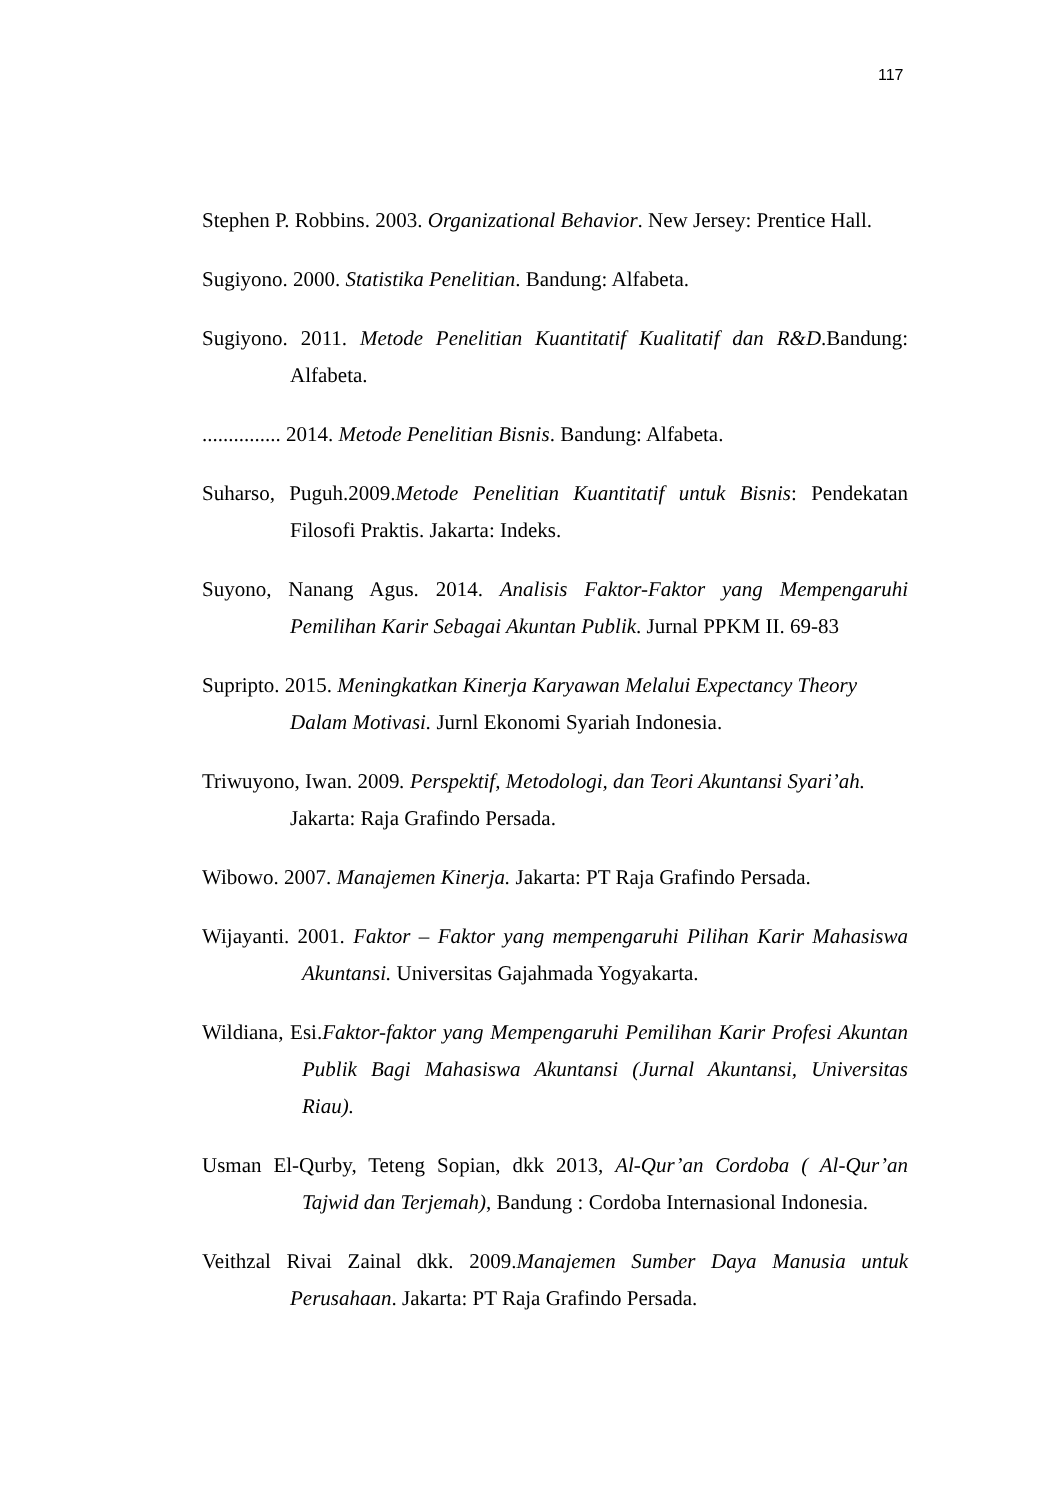117
Stephen P. Robbins. 2003. Organizational Behavior. New Jersey: Prentice Hall.
Sugiyono. 2000. Statistika Penelitian. Bandung: Alfabeta.
Sugiyono. 2011. Metode Penelitian Kuantitatif Kualitatif dan R&D.Bandung: Alfabeta.
............... 2014. Metode Penelitian Bisnis. Bandung: Alfabeta.
Suharso, Puguh.2009.Metode Penelitian Kuantitatif untuk Bisnis: Pendekatan Filosofi Praktis. Jakarta: Indeks.
Suyono, Nanang Agus. 2014. Analisis Faktor-Faktor yang Mempengaruhi Pemilihan Karir Sebagai Akuntan Publik. Jurnal PPKM II. 69-83
Supripto. 2015. Meningkatkan Kinerja Karyawan Melalui Expectancy Theory Dalam Motivasi. Jurnl Ekonomi Syariah Indonesia.
Triwuyono, Iwan. 2009. Perspektif, Metodologi, dan Teori Akuntansi Syari’ah. Jakarta: Raja Grafindo Persada.
Wibowo. 2007. Manajemen Kinerja. Jakarta: PT Raja Grafindo Persada.
Wijayanti. 2001. Faktor – Faktor yang mempengaruhi Pilihan Karir Mahasiswa Akuntansi. Universitas Gajahmada Yogyakarta.
Wildiana, Esi.Faktor-faktor yang Mempengaruhi Pemilihan Karir Profesi Akuntan Publik Bagi Mahasiswa Akuntansi (Jurnal Akuntansi, Universitas Riau).
Usman El-Qurby, Teteng Sopian, dkk 2013, Al-Qur’an Cordoba ( Al-Qur’an Tajwid dan Terjemah), Bandung : Cordoba Internasional Indonesia.
Veithzal Rivai Zainal dkk. 2009.Manajemen Sumber Daya Manusia untuk Perusahaan. Jakarta: PT Raja Grafindo Persada.